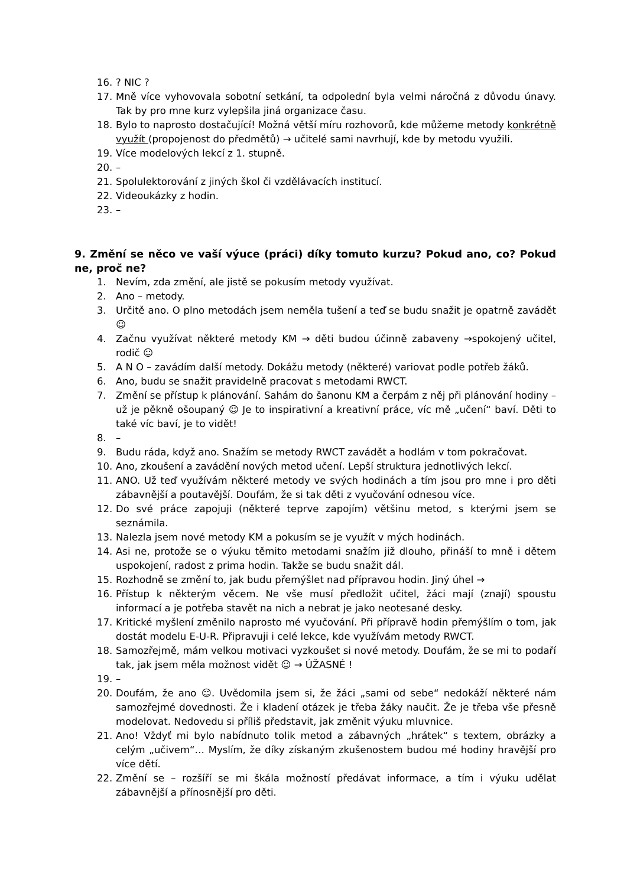16.? NIC ?
17. Mně více vyhovovala sobotní setkání, ta odpolední byla velmi náročná z důvodu únavy. Tak by pro mne kurz vylepšila jiná organizace času.
18. Bylo to naprosto dostačující! Možná větší míru rozhovorů, kde můžeme metody konkrétně využít (propojenost do předmětů) → učitelé sami navrhují, kde by metodu využili.
19. Více modelových lekcí z 1. stupně.
20. –
21. Spolulektorování z jiných škol či vzdělávacích institucí.
22. Videoukázky z hodin.
23. –
9. Změní se něco ve vaší výuce (práci) díky tomuto kurzu? Pokud ano, co? Pokud ne, proč ne?
1. Nevím, zda změní, ale jistě se pokusím metody využívat.
2. Ano – metody.
3. Určitě ano. O plno metodách jsem neměla tušení a teď se budu snažit je opatrně zavádět ☺
4. Začnu využívat některé metody KM → děti budou účinně zabaveny →spokojený učitel, rodič ☺
5. A N O – zavádím další metody. Dokážu metody (některé) variovat podle potřeb žáků.
6. Ano, budu se snažit pravidelně pracovat s metodami RWCT.
7. Změní se přístup k plánování. Sahám do šanonu KM a čerpám z něj při plánování hodiny – už je pěkně ošoupaný ☺ Je to inspirativní a kreativní práce, víc mě „učení“ baví. Děti to také víc baví, je to vidět!
8. –
9. Budu ráda, když ano. Snažím se metody RWCT zavádět a hodlám v tom pokračovat.
10. Ano, zkoušení a zavádění nových metod učení. Lepší struktura jednotlivých lekcí.
11. ANO. Už teď využívám některé metody ve svých hodinách a tím jsou pro mne i pro děti zábavnější a poutavější. Doufám, že si tak děti z vyučování odnesou více.
12. Do své práce zapojuji (některé teprve zapojím) většinu metod, s kterými jsem se seznámila.
13. Nalezla jsem nové metody KM a pokusím se je využít v mých hodinách.
14. Asi ne, protože se o výuku těmito metodami snažím již dlouho, přináší to mně i dětem uspokojení, radost z prima hodin. Takže se budu snažit dál.
15. Rozhodně se změní to, jak budu přemýšlet nad přípravou hodin. Jiný úhel →
16. Přístup k některým věcem. Ne vše musí předložit učitel, žáci mají (znají) spoustu informací a je potřeba stavět na nich a nebrat je jako neotesané desky.
17. Kritické myšlení změnilo naprosto mé vyučování. Při přípravě hodin přemýšlím o tom, jak dostát modelu E-U-R. Připravuji i celé lekce, kde využívám metody RWCT.
18. Samozřejmě, mám velkou motivaci vyzkoušet si nové metody. Doufám, že se mi to podaří tak, jak jsem měla možnost vidět ☺ → ÚŽASNÉ !
19. –
20. Doufám, že ano ☺. Uvědomila jsem si, že žáci „sami od sebe“ nedokáží některé nám samozřejmé dovednosti. Že i kladení otázek je třeba žáky naučit. Že je třeba vše přesně modelovat. Nedovedu si příliš představit, jak změnit výuku mluvnice.
21. Ano! Vždyť mi bylo nabídnuto tolik metod a zábavných „hrátek“ s textem, obrázky a celým „učivem“… Myslím, že díky získaným zkušenostem budou mé hodiny hravější pro více dětí.
22. Změní se – rozšíří se mi škála možností předávat informace, a tím i výuku udělat zábavnější a přínosnější pro děti.